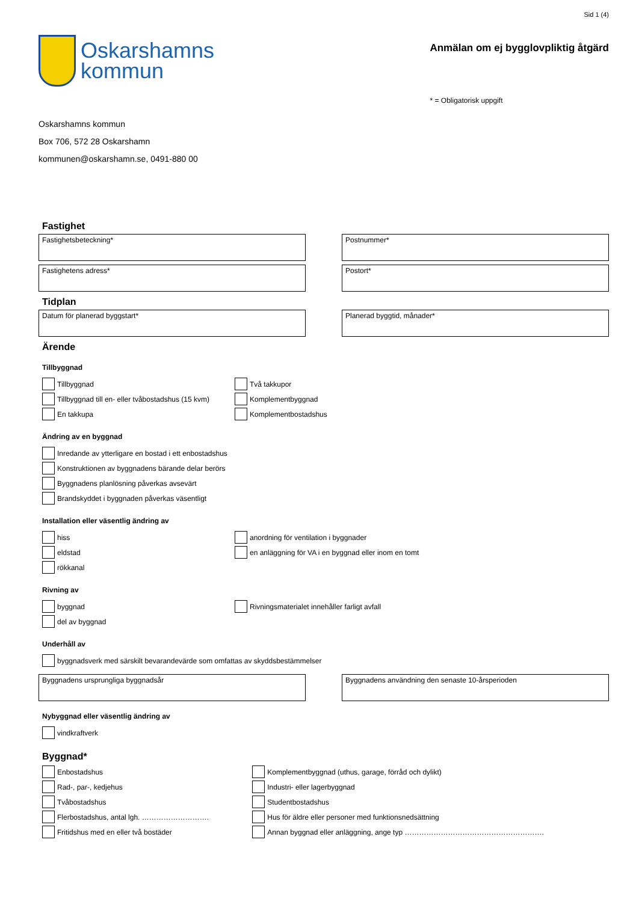Oskarshamns
kommun
Sid 1 (4)
Anmälan om ej bygglovpliktig åtgärd
* = Obligatorisk uppgift
Oskarshamns kommun
Box 706, 572 28 Oskarshamn
kommunen@oskarshamn.se, 0491-880 00
Fastighet
Fastighetsbeteckning* Postnummer*
Fastighetens adress* Postort*
Tidplan
Datum för planerad byggstart* Planerad byggtid, månader*
Ärende
Tillbyggnad
Tillbyggnad
Tillbyggnad till en- eller tvåbostadshus (15 kvm)
En takkupa
Två takkupor
Komplementbyggnad
Komplementbostadshus
Ändring av en byggnad
Inredande av ytterligare en bostad i ett enbostadshus
Konstruktionen av byggnadens bärande delar berörs
Byggnadens planlösning påverkas avsevärt
Brandskyddet i byggnaden påverkas väsentligt
Installation eller väsentlig ändring av
hiss
eldstad
rökkanal
anordning för ventilation i byggnader
en anläggning för VA i en byggnad eller inom en tomt
Rivning av
byggnad
del av byggnad
Rivningsmaterialet innehåller farligt avfall
Underhåll av
byggnadsverk med särskilt bevarandevärde som omfattas av skyddsbestämmelser
Byggnadens ursprungliga byggnadsår Byggnadens användning den senaste 10-årsperioden
Nybyggnad eller väsentlig ändring av
vindkraftverk
Byggnad*
Enbostadshus
Rad-, par-, kedjehus
Tvåbostadshus
Flerbostadshus, antal lgh. ……………………….
Fritidshus med en eller två bostäder
Komplementbyggnad (uthus, garage, förråd och dylikt)
Industri- eller lagerbyggnad
Studentbostadshus
Hus för äldre eller personer med funktionsnedsättning
Annan byggnad eller anläggning, ange typ ………………………………………………….